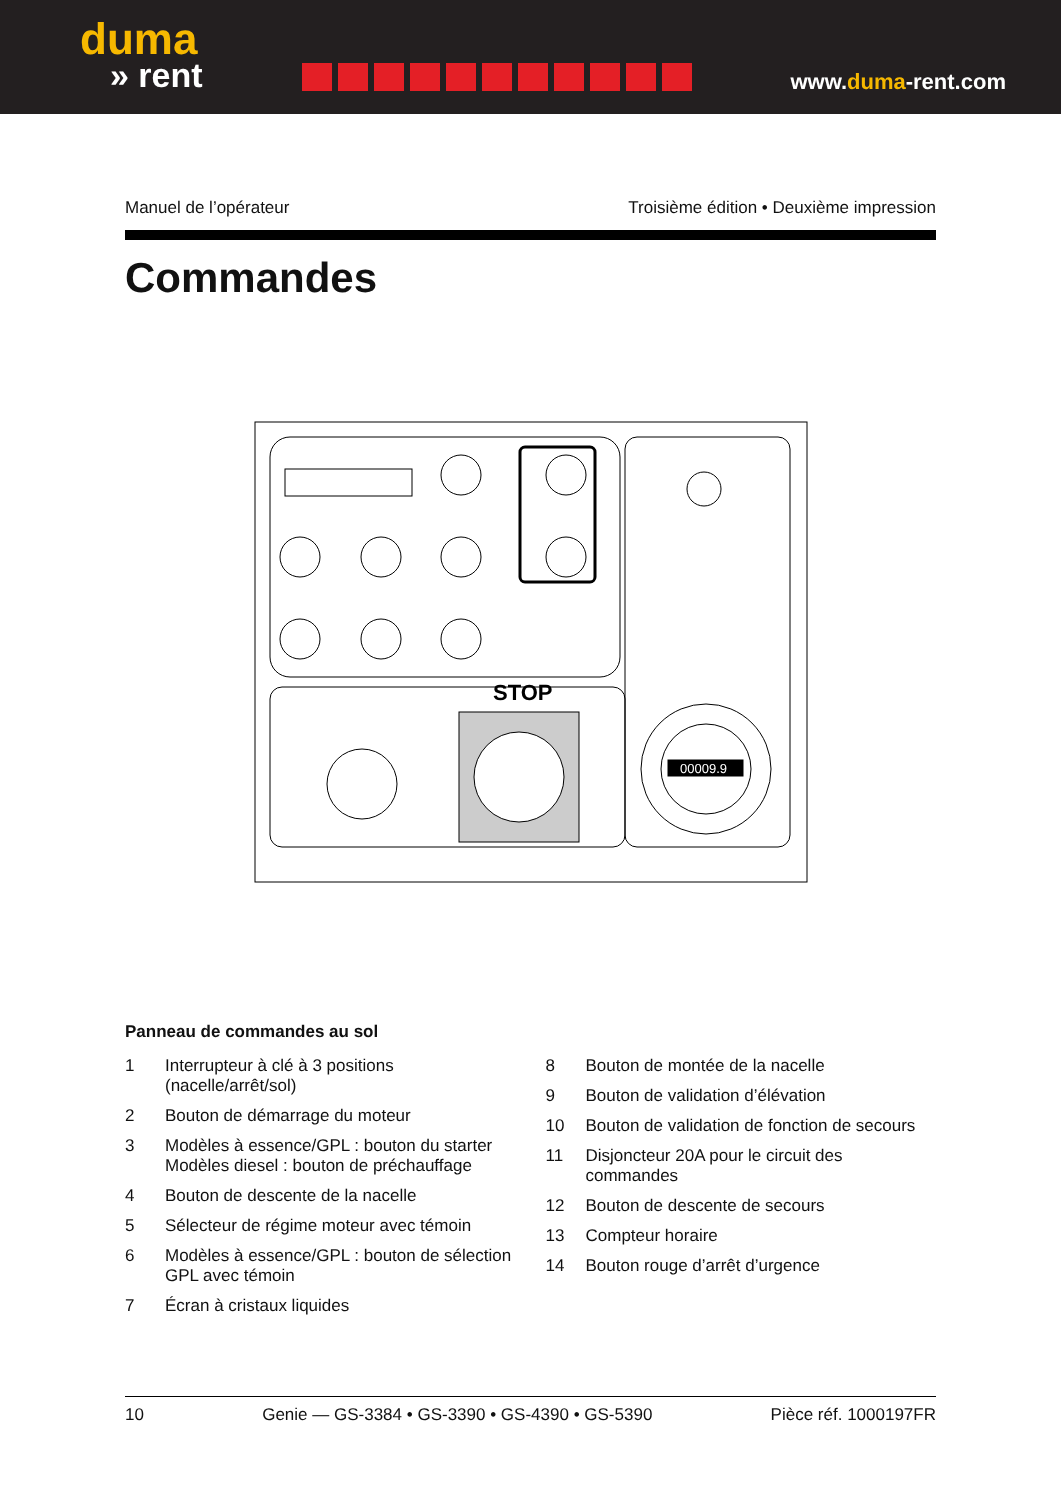duma
» rent
www.duma-rent.com
Manuel de l’opérateur Troisième édition • Deuxième impression
Commandes
00009.9
STOP
Panneau de commandes au sol
1 Interrupteur à clé à 3 positions (nacelle/arrêt/sol)
2 Bouton de démarrage du moteur
3 Modèles à essence/GPL : bouton du starter Modèles diesel : bouton de préchauffage
4 Bouton de descente de la nacelle
5 Sélecteur de régime moteur avec témoin
6 Modèles à essence/GPL : bouton de sélection GPL avec témoin
7 Écran à cristaux liquides
8 Bouton de montée de la nacelle
9 Bouton de validation d’élévation
10 Bouton de validation de fonction de secours
11 Disjoncteur 20A pour le circuit des commandes
12 Bouton de descente de secours
13 Compteur horaire
14 Bouton rouge d’arrêt d’urgence
10 Genie — GS-3384 • GS-3390 • GS-4390 • GS-5390 Pièce réf. 1000197FR